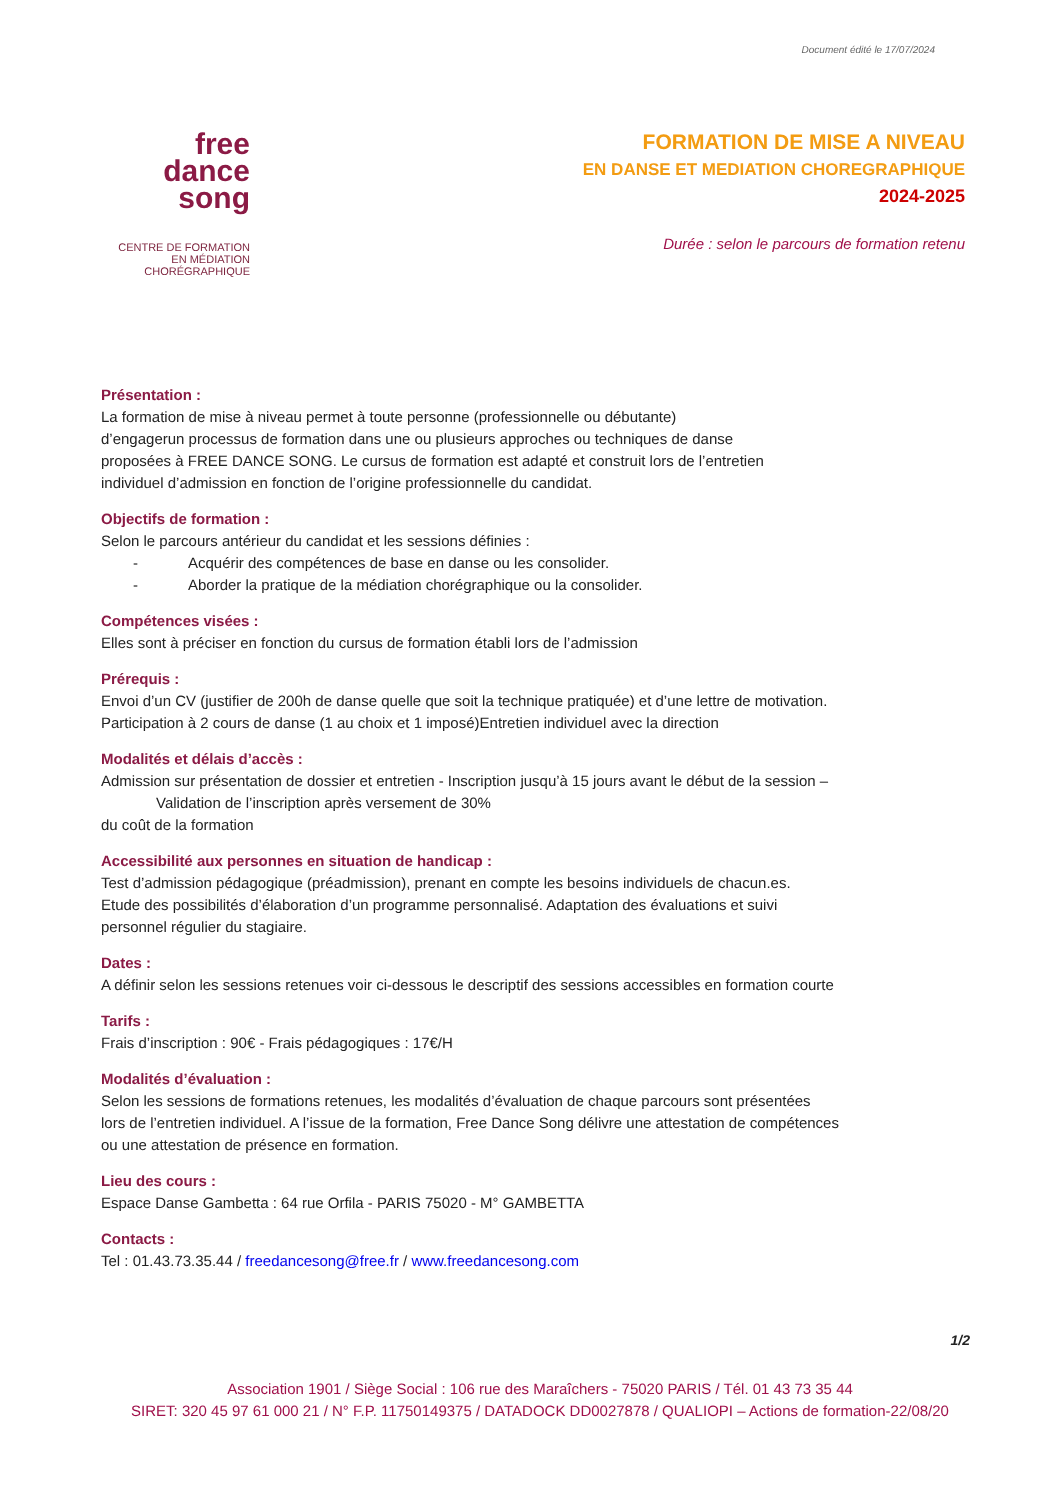Document édité le 17/07/2024
free
dance
song
CENTRE DE FORMATION
EN MÉDIATION
CHORÉGRAPHIQUE
FORMATION DE MISE A NIVEAU
EN DANSE ET MEDIATION CHOREGRAPHIQUE
2024-2025
Durée : selon le parcours de formation retenu
Présentation :
La formation de mise à niveau permet à toute personne (professionnelle ou débutante)
d’engagerun processus de formation dans une ou plusieurs approches ou techniques de danse
proposées à FREE DANCE SONG. Le cursus de formation est adapté et construit lors de l’entretien
individuel d’admission en fonction de l’origine professionnelle du candidat.
Objectifs de formation :
Selon le parcours antérieur du candidat et les sessions définies :
- Acquérir des compétences de base en danse ou les consolider.
- Aborder la pratique de la médiation chorégraphique ou la consolider.
Compétences visées :
Elles sont à préciser en fonction du cursus de formation établi lors de l’admission
Prérequis :
Envoi d’un CV (justifier de 200h de danse quelle que soit la technique pratiquée) et d’une lettre de motivation.
Participation à 2 cours de danse (1 au choix et 1 imposé)Entretien individuel avec la direction
Modalités et délais d’accès :
Admission sur présentation de dossier et entretien - Inscription jusqu’à 15 jours avant le début de la session –
Validation de l’inscription après versement de 30%
du coût de la formation
Accessibilité aux personnes en situation de handicap :
Test d’admission pédagogique (préadmission), prenant en compte les besoins individuels de chacun.es.
Etude des possibilités d’élaboration d’un programme personnalisé. Adaptation des évaluations et suivi
personnel régulier du stagiaire.
Dates :
A définir selon les sessions retenues voir ci-dessous le descriptif des sessions accessibles en formation courte
Tarifs :
Frais d’inscription : 90€ - Frais pédagogiques : 17€/H
Modalités d’évaluation :
Selon les sessions de formations retenues, les modalités d’évaluation de chaque parcours sont présentées
lors de l’entretien individuel. A l’issue de la formation, Free Dance Song délivre une attestation de compétences
ou une attestation de présence en formation.
Lieu des cours :
Espace Danse Gambetta : 64 rue Orfila - PARIS 75020 - M° GAMBETTA
Contacts :
Tel : 01.43.73.35.44 / freedancesong@free.fr / www.freedancesong.com
1/2
Association 1901 / Siège Social : 106 rue des Maraîchers - 75020 PARIS / Tél. 01 43 73 35 44
SIRET: 320 45 97 61 000 21 / N° F.P. 11750149375 / DATADOCK DD0027878 / QUALIOPI – Actions de formation-22/08/20